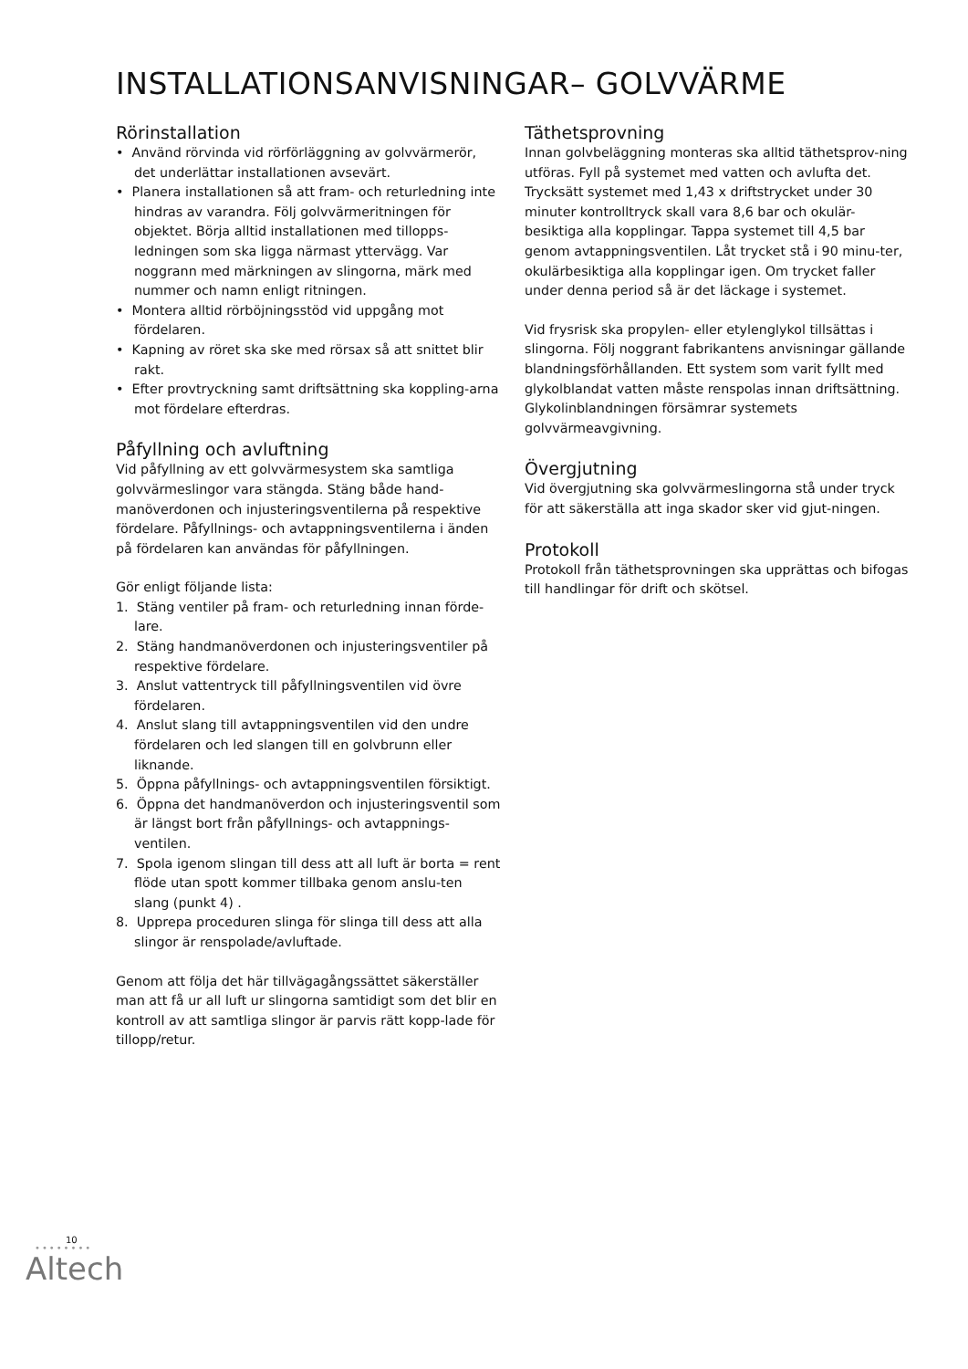INSTALLATIONSANVISNINGAR– GOLVVÄRME
Rörinstallation
• Använd rörvinda vid rörförläggning av golvvärmerör, det underlättar installationen avsevärt.
• Planera installationen så att fram- och returledning inte hindras av varandra. Följ golvvärmeritningen för objektet. Börja alltid installationen med tillopps-ledningen som ska ligga närmast yttervägg. Var noggrann med märkningen av slingorna, märk med nummer och namn enligt ritningen.
• Montera alltid rörböjningsstöd vid uppgång mot fördelaren.
• Kapning av röret ska ske med rörsax så att snittet blir rakt.
• Efter provtryckning samt driftsättning ska koppling-arna mot fördelare efterdras.
Påfyllning och avluftning
Vid påfyllning av ett golvvärmesystem ska samtliga golvvärmeslingor vara stängda. Stäng både hand-manöverdonen och injusteringsventilerna på respektive fördelare. Påfyllnings- och avtappningsventilerna i änden på fördelaren kan användas för påfyllningen.
Gör enligt följande lista:
1. Stäng ventiler på fram- och returledning innan förde-lare.
2. Stäng handmanöverdonen och injusteringsventiler på respektive fördelare.
3. Anslut vattentryck till påfyllningsventilen vid övre fördelaren.
4. Anslut slang till avtappningsventilen vid den undre fördelaren och led slangen till en golvbrunn eller liknande.
5. Öppna påfyllnings- och avtappningsventilen försiktigt.
6. Öppna det handmanöverdon och injusteringsventil som är längst bort från påfyllnings- och avtappnings-ventilen.
7. Spola igenom slingan till dess att all luft är borta = rent flöde utan spott kommer tillbaka genom anslu-ten slang (punkt 4) .
8. Upprepa proceduren slinga för slinga till dess att alla slingor är renspolade/avluftade.
Genom att följa det här tillvägagångssättet säkerställer man att få ur all luft ur slingorna samtidigt som det blir en kontroll av att samtliga slingor är parvis rätt kopp-lade för tillopp/retur.
Täthetsprovning
Innan golvbeläggning monteras ska alltid täthetsprov-ning utföras. Fyll på systemet med vatten och avlufta det. Trycksätt systemet med 1,43 x driftstrycket under 30 minuter kontrolltryck skall vara 8,6 bar och okulär-besiktiga alla kopplingar. Tappa systemet till 4,5 bar genom avtappningsventilen. Låt trycket stå i 90 minu-ter, okulärbesiktiga alla kopplingar igen. Om trycket faller under denna period så är det läckage i systemet.
Vid frysrisk ska propylen- eller etylenglykol tillsättas i slingorna. Följ noggrant fabrikantens anvisningar gällande blandningsförhållanden. Ett system som varit fyllt med glykolblandat vatten måste renspolas innan driftsättning. Glykolinblandningen försämrar systemets golvvärmeavgivning.
Övergjutning
Vid övergjutning ska golvvärmeslingorna stå under tryck för att säkerställa att inga skador sker vid gjut-ningen.
Protokoll
Protokoll från täthetsprovningen ska upprättas och bifogas till handlingar för drift och skötsel.
10
••••••••
Altech